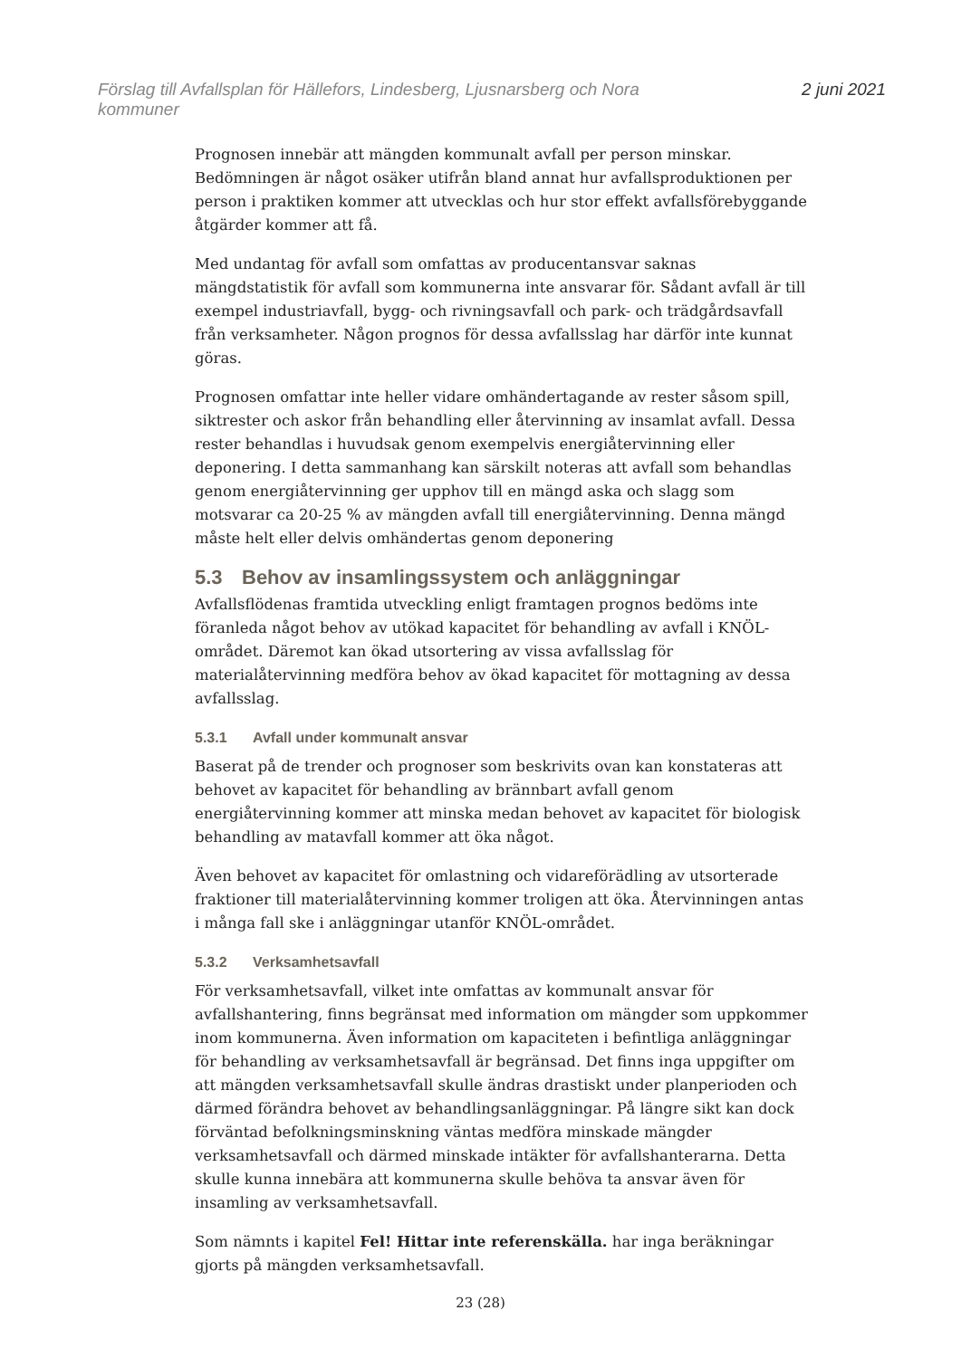Förslag till Avfallsplan för Hällefors, Lindesberg, Ljusnarsberg och Nora
kommuner
2 juni 2021
Prognosen innebär att mängden kommunalt avfall per person minskar. Bedömningen är något osäker utifrån bland annat hur avfallsproduktionen per person i praktiken kommer att utvecklas och hur stor effekt avfallsförebyggande åtgärder kommer att få.
Med undantag för avfall som omfattas av producentansvar saknas mängdstatistik för avfall som kommunerna inte ansvarar för. Sådant avfall är till exempel industriavfall, bygg- och rivningsavfall och park- och trädgårdsavfall från verksamheter. Någon prognos för dessa avfallsslag har därför inte kunnat göras.
Prognosen omfattar inte heller vidare omhändertagande av rester såsom spill, siktrester och askor från behandling eller återvinning av insamlat avfall. Dessa rester behandlas i huvudsak genom exempelvis energiåtervinning eller deponering. I detta sammanhang kan särskilt noteras att avfall som behandlas genom energiåtervinning ger upphov till en mängd aska och slagg som motsvarar ca 20-25 % av mängden avfall till energiåtervinning. Denna mängd måste helt eller delvis omhändertas genom deponering
5.3 Behov av insamlingssystem och anläggningar
Avfallsflödenas framtida utveckling enligt framtagen prognos bedöms inte föranleda något behov av utökad kapacitet för behandling av avfall i KNÖL-området. Däremot kan ökad utsortering av vissa avfallsslag för materialåtervinning medföra behov av ökad kapacitet för mottagning av dessa avfallsslag.
5.3.1 Avfall under kommunalt ansvar
Baserat på de trender och prognoser som beskrivits ovan kan konstateras att behovet av kapacitet för behandling av brännbart avfall genom energiåtervinning kommer att minska medan behovet av kapacitet för biologisk behandling av matavfall kommer att öka något.
Även behovet av kapacitet för omlastning och vidareförädling av utsorterade fraktioner till materialåtervinning kommer troligen att öka. Återvinningen antas i många fall ske i anläggningar utanför KNÖL-området.
5.3.2 Verksamhetsavfall
För verksamhetsavfall, vilket inte omfattas av kommunalt ansvar för avfallshantering, finns begränsat med information om mängder som uppkommer inom kommunerna. Även information om kapaciteten i befintliga anläggningar för behandling av verksamhetsavfall är begränsad. Det finns inga uppgifter om att mängden verksamhetsavfall skulle ändras drastiskt under planperioden och därmed förändra behovet av behandlingsanläggningar. På längre sikt kan dock förväntad befolkningsminskning väntas medföra minskade mängder verksamhetsavfall och därmed minskade intäkter för avfallshanterarna. Detta skulle kunna innebära att kommunerna skulle behöva ta ansvar även för insamling av verksamhetsavfall.
Som nämnts i kapitel Fel! Hittar inte referenskälla. har inga beräkningar gjorts på mängden verksamhetsavfall.
23 (28)